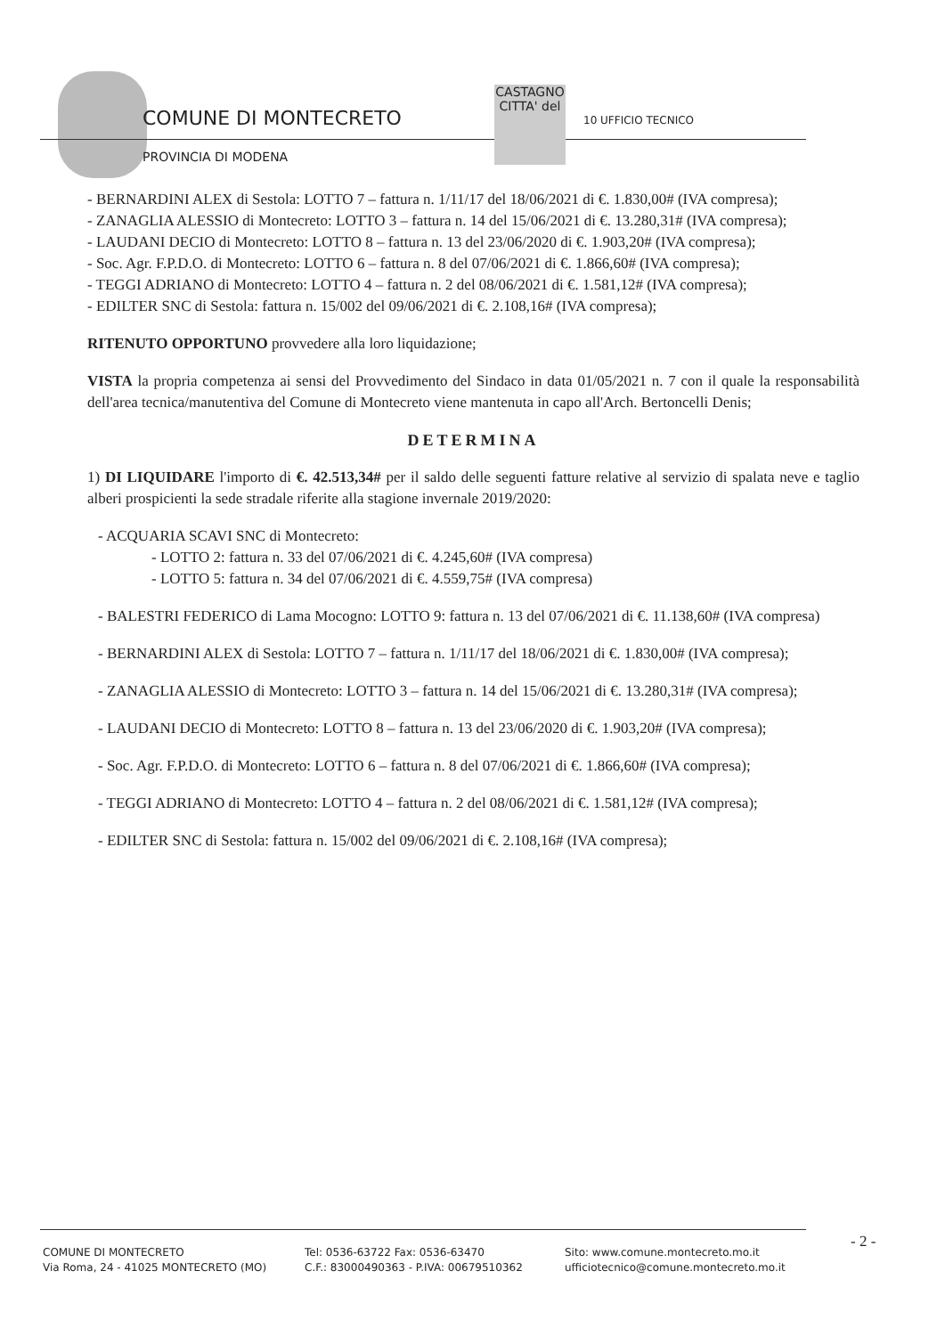COMUNE DI MONTECRETO
PROVINCIA DI MODENA
CASTAGNO
CITTA' del
10 UFFICIO TECNICO
- BERNARDINI ALEX di Sestola: LOTTO 7 – fattura n. 1/11/17 del 18/06/2021 di €. 1.830,00# (IVA compresa);
- ZANAGLIA ALESSIO di Montecreto: LOTTO 3 – fattura n. 14 del 15/06/2021 di €. 13.280,31# (IVA compresa);
- LAUDANI DECIO di Montecreto: LOTTO 8 – fattura n. 13 del 23/06/2020 di €. 1.903,20# (IVA compresa);
- Soc. Agr. F.P.D.O. di Montecreto: LOTTO 6 – fattura n. 8 del 07/06/2021 di €. 1.866,60# (IVA compresa);
- TEGGI ADRIANO di Montecreto: LOTTO 4 – fattura n. 2 del 08/06/2021 di €. 1.581,12# (IVA compresa);
- EDILTER SNC di Sestola: fattura n. 15/002 del 09/06/2021 di €. 2.108,16# (IVA compresa);
RITENUTO OPPORTUNO provvedere alla loro liquidazione;
VISTA la propria competenza ai sensi del Provvedimento del Sindaco in data 01/05/2021 n. 7 con il quale la responsabilità dell'area tecnica/manutentiva del Comune di Montecreto viene mantenuta in capo all'Arch. Bertoncelli Denis;
DETERMINA
1) DI LIQUIDARE l'importo di €. 42.513,34# per il saldo delle seguenti fatture relative al servizio di spalata neve e taglio alberi prospicienti la sede stradale riferite alla stagione invernale 2019/2020:
- ACQUARIA SCAVI SNC di Montecreto:
- LOTTO 2: fattura n. 33 del 07/06/2021 di €. 4.245,60# (IVA compresa)
- LOTTO 5: fattura n. 34 del 07/06/2021 di €. 4.559,75# (IVA compresa)
- BALESTRI FEDERICO di Lama Mocogno: LOTTO 9: fattura n. 13 del 07/06/2021 di €. 11.138,60# (IVA compresa)
- BERNARDINI ALEX di Sestola: LOTTO 7 – fattura n. 1/11/17 del 18/06/2021 di €. 1.830,00# (IVA compresa);
- ZANAGLIA ALESSIO di Montecreto: LOTTO 3 – fattura n. 14 del 15/06/2021 di €. 13.280,31# (IVA compresa);
- LAUDANI DECIO di Montecreto: LOTTO 8 – fattura n. 13 del 23/06/2020 di €. 1.903,20# (IVA compresa);
- Soc. Agr. F.P.D.O. di Montecreto: LOTTO 6 – fattura n. 8 del 07/06/2021 di €. 1.866,60# (IVA compresa);
- TEGGI ADRIANO di Montecreto: LOTTO 4 – fattura n. 2 del 08/06/2021 di €. 1.581,12# (IVA compresa);
- EDILTER SNC di Sestola: fattura n. 15/002 del 09/06/2021 di €. 2.108,16# (IVA compresa);
COMUNE DI MONTECRETO
Via Roma, 24 - 41025 MONTECRETO (MO)
Tel: 0536-63722 Fax: 0536-63470
C.F.: 83000490363 - P.IVA: 00679510362
Sito: www.comune.montecreto.mo.it
ufficiotecnico@comune.montecreto.mo.it
- 2 -